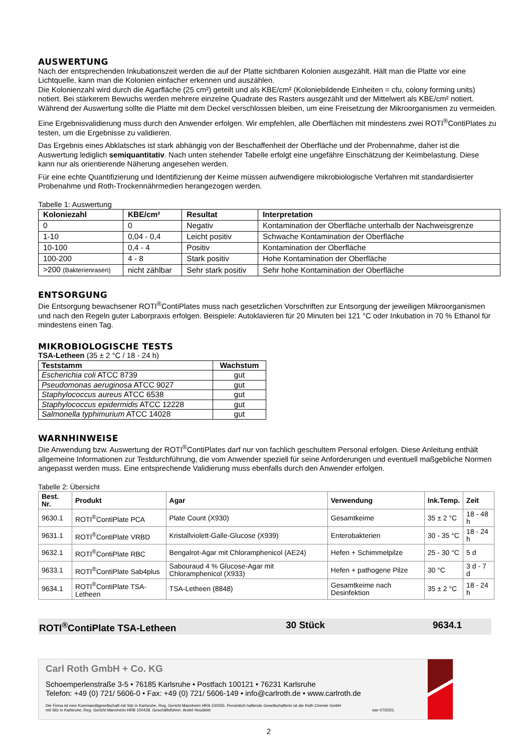AUSWERTUNG
Nach der entsprechenden Inkubationszeit werden die auf der Platte sichtbaren Kolonien ausgezählt. Hält man die Platte vor eine Lichtquelle, kann man die Kolonien einfacher erkennen und auszählen.
Die Kolonienzahl wird durch die Agarfläche (25 cm²) geteilt und als KBE/cm² (Koloniebildende Einheiten = cfu, colony forming units) notiert. Bei stärkerem Bewuchs werden mehrere einzelne Quadrate des Rasters ausgezählt und der Mittelwert als KBE/cm² notiert. Während der Auswertung sollte die Platte mit dem Deckel verschlossen bleiben, um eine Freisetzung der Mikroorganismen zu vermeiden.
Eine Ergebnisvalidierung muss durch den Anwender erfolgen. Wir empfehlen, alle Oberflächen mit mindestens zwei ROTI<sup>®</sup>ContiPlates zu testen, um die Ergebnisse zu validieren.
Das Ergebnis eines Abklatsches ist stark abhängig von der Beschaffenheit der Oberfläche und der Probennahme, daher ist die Auswertung lediglich semiquantitativ. Nach unten stehender Tabelle erfolgt eine ungefähre Einschätzung der Keimbelastung. Diese kann nur als orientierende Näherung angesehen werden.
Für eine echte Quantifizierung und Identifizierung der Keime müssen aufwendigere mikrobiologische Verfahren mit standardisierter Probenahme und Roth-Trockennährmedien herangezogen werden.
Tabelle 1: Auswertung
| Koloniezahl | KBE/cm² | Resultat | Interpretation |
| --- | --- | --- | --- |
| 0 | 0 | Negativ | Kontamination der Oberfläche unterhalb der Nachweisgrenze |
| 1-10 | 0,04 - 0,4 | Leicht positiv | Schwache Kontamination der Oberfläche |
| 10-100 | 0,4 - 4 | Positiv | Kontamination der Oberfläche |
| 100-200 | 4 - 8 | Stark positiv | Hohe Kontamination der Oberfläche |
| >200 (Bakterienrasen) | nicht zählbar | Sehr stark positiv | Sehr hohe Kontamination der Oberfläche |
ENTSORGUNG
Die Entsorgung bewachsener ROTI<sup>®</sup>ContiPlates muss nach gesetzlichen Vorschriften zur Entsorgung der jeweiligen Mikroorganismen und nach den Regeln guter Laborpraxis erfolgen. Beispiele: Autoklavieren für 20 Minuten bei 121 °C oder Inkubation in 70 % Ethanol für mindestens einen Tag.
MIKROBIOLOGISCHE TESTS
TSA-Letheen (35 ± 2 °C / 18 - 24 h)
| Teststamm | Wachstum |
| --- | --- |
| Escherichia coli ATCC 8739 | gut |
| Pseudomonas aeruginosa ATCC 9027 | gut |
| Staphylococcus aureus ATCC 6538 | gut |
| Staphylococcus epidermidis ATCC 12228 | gut |
| Salmonella typhimurium ATCC 14028 | gut |
WARNHINWEISE
Die Anwendung bzw. Auswertung der ROTI<sup>®</sup>ContiPlates darf nur von fachlich geschultem Personal erfolgen. Diese Anleitung enthält allgemeine Informationen zur Testdurchführung, die vom Anwender speziell für seine Anforderungen und eventuell maßgebliche Normen angepasst werden muss. Eine entsprechende Validierung muss ebenfalls durch den Anwender erfolgen.
Tabelle 2: Übersicht
| Best. Nr. | Produkt | Agar | Verwendung | Ink.Temp. | Zeit |
| --- | --- | --- | --- | --- | --- |
| 9630.1 | ROTI<sup>®</sup>ContiPlate PCA | Plate Count (X930) | Gesamtkeime | 35 ± 2 °C | 18 - 48 h |
| 9631.1 | ROTI<sup>®</sup>ContiPlate VRBD | Kristallviolett-Galle-Glucose (X939) | Enterobakterien | 30 - 35 °C | 18 - 24 h |
| 9632.1 | ROTI<sup>®</sup>ContiPlate RBC | Bengalrot-Agar mit Chloramphenicol (AE24) | Hefen + Schimmelpilze | 25 - 30 °C | 5 d |
| 9633.1 | ROTI<sup>®</sup>ContiPlate Sab4plus | Sabouraud 4 % Glucose-Agar mit Chloramphenicol (X933) | Hefen + pathogene Pilze | 30 °C | 3 d - 7 d |
| 9634.1 | ROTI<sup>®</sup>ContiPlate TSA-Letheen | TSA-Letheen (8848) | Gesamtkeime nach Desinfektion | 35 ± 2 °C | 18 - 24 h |
ROTI<sup>®</sup>ContiPlate TSA-Letheen 30 Stück 9634.1
Carl Roth GmbH + Co. KG
Schoemperlenstraße 3-5 • 76185 Karlsruhe • Postfach 100121 • 76231 Karlsruhe
Telefon: +49 (0) 721/ 5606-0 • Fax: +49 (0) 721/ 5606-149 • info@carlroth.de • www.carlroth.de
Die Firma ist eine Kommanditgesellschaft mit Sitz in Karlsruhe, Reg. Gericht Mannheim HRA 100055. Persönlich haftende Gesellschafterin ist die Roth Chemie GmbH
mit Sitz in Karlsruhe, Reg. Gericht Mannheim HRB 100428. Geschäftsführer: André Houdelet sse 07/2021
2